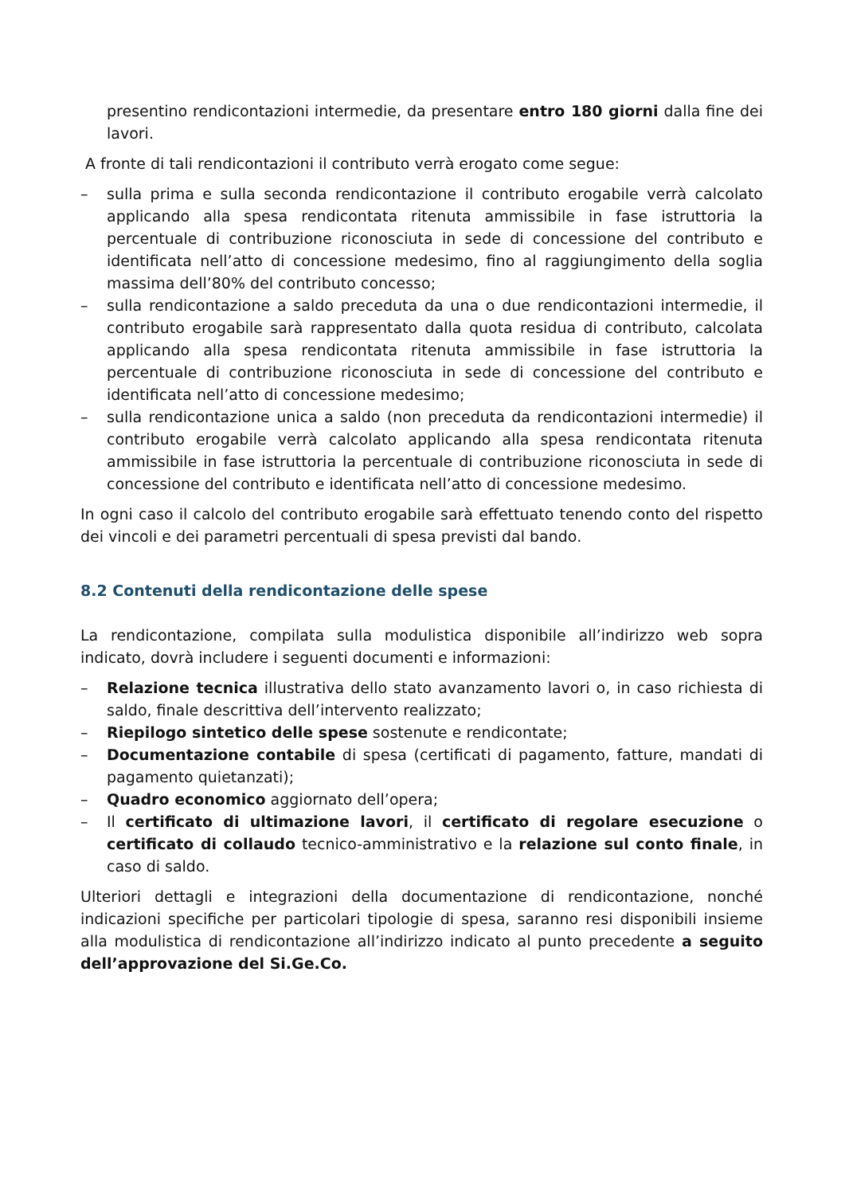presentino rendicontazioni intermedie, da presentare entro 180 giorni dalla fine dei lavori.
A fronte di tali rendicontazioni il contributo verrà erogato come segue:
– sulla prima e sulla seconda rendicontazione il contributo erogabile verrà calcolato applicando alla spesa rendicontata ritenuta ammissibile in fase istruttoria la percentuale di contribuzione riconosciuta in sede di concessione del contributo e identificata nell’atto di concessione medesimo, fino al raggiungimento della soglia massima dell’80% del contributo concesso;
– sulla rendicontazione a saldo preceduta da una o due rendicontazioni intermedie, il contributo erogabile sarà rappresentato dalla quota residua di contributo, calcolata applicando alla spesa rendicontata ritenuta ammissibile in fase istruttoria la percentuale di contribuzione riconosciuta in sede di concessione del contributo e identificata nell’atto di concessione medesimo;
– sulla rendicontazione unica a saldo (non preceduta da rendicontazioni intermedie) il contributo erogabile verrà calcolato applicando alla spesa rendicontata ritenuta ammissibile in fase istruttoria la percentuale di contribuzione riconosciuta in sede di concessione del contributo e identificata nell’atto di concessione medesimo.
In ogni caso il calcolo del contributo erogabile sarà effettuato tenendo conto del rispetto dei vincoli e dei parametri percentuali di spesa previsti dal bando.
8.2 Contenuti della rendicontazione delle spese
La rendicontazione, compilata sulla modulistica disponibile all’indirizzo web sopra indicato, dovrà includere i seguenti documenti e informazioni:
– Relazione tecnica illustrativa dello stato avanzamento lavori o, in caso richiesta di saldo, finale descrittiva dell’intervento realizzato;
– Riepilogo sintetico delle spese sostenute e rendicontate;
– Documentazione contabile di spesa (certificati di pagamento, fatture, mandati di pagamento quietanzati);
– Quadro economico aggiornato dell’opera;
– Il certificato di ultimazione lavori, il certificato di regolare esecuzione o certificato di collaudo tecnico-amministrativo e la relazione sul conto finale, in caso di saldo.
Ulteriori dettagli e integrazioni della documentazione di rendicontazione, nonché indicazioni specifiche per particolari tipologie di spesa, saranno resi disponibili insieme alla modulistica di rendicontazione all’indirizzo indicato al punto precedente a seguito dell’approvazione del Si.Ge.Co.